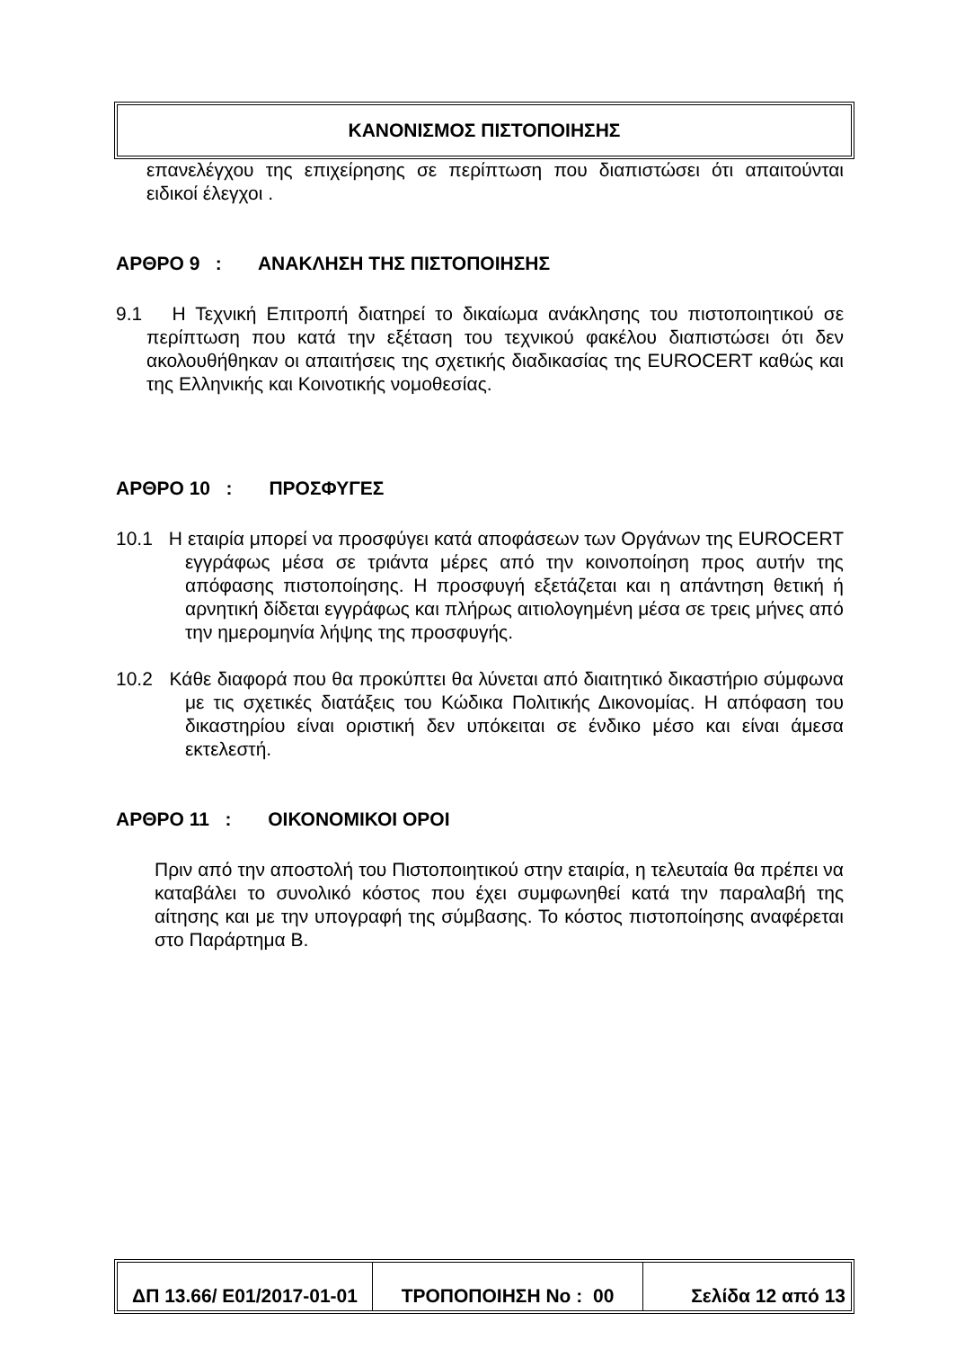ΚΑΝΟΝΙΣΜΟΣ ΠΙΣΤΟΠΟΙΗΣΗΣ
επανελέγχου της επιχείρησης σε περίπτωση που διαπιστώσει ότι απαιτούνται ειδικοί έλεγχοι .
ΑΡΘΡΟ 9 : ΑΝΑΚΛΗΣΗ ΤΗΣ ΠΙΣΤΟΠΟΙΗΣΗΣ
9.1 Η Τεχνική Επιτροπή διατηρεί το δικαίωμα ανάκλησης του πιστοποιητικού σε περίπτωση που κατά την εξέταση του τεχνικού φακέλου διαπιστώσει ότι δεν ακολουθήθηκαν οι απαιτήσεις της σχετικής διαδικασίας της EUROCERT καθώς και της Ελληνικής και Κοινοτικής νομοθεσίας.
ΑΡΘΡΟ 10 : ΠΡΟΣΦΥΓΕΣ
10.1 Η εταιρία μπορεί να προσφύγει κατά αποφάσεων των Οργάνων της EUROCERT εγγράφως μέσα σε τριάντα μέρες από την κοινοποίηση προς αυτήν της απόφασης πιστοποίησης. Η προσφυγή εξετάζεται και η απάντηση θετική ή αρνητική δίδεται εγγράφως και πλήρως αιτιολογημένη μέσα σε τρεις μήνες από την ημερομηνία λήψης της προσφυγής.
10.2 Κάθε διαφορά που θα προκύπτει θα λύνεται από διαιτητικό δικαστήριο σύμφωνα με τις σχετικές διατάξεις του Κώδικα Πολιτικής Δικονομίας. Η απόφαση του δικαστηρίου είναι οριστική δεν υπόκειται σε ένδικο μέσο και είναι άμεσα εκτελεστή.
ΑΡΘΡΟ 11 : ΟΙΚΟΝΟΜΙΚΟΙ ΟΡΟΙ
Πριν από την αποστολή του Πιστοποιητικού στην εταιρία, η τελευταία θα πρέπει να καταβάλει το συνολικό κόστος που έχει συμφωνηθεί κατά την παραλαβή της αίτησης και με την υπογραφή της σύμβασης. Το κόστος πιστοποίησης αναφέρεται στο Παράρτημα Β.
ΔΠ 13.66/ Ε01/2017-01-01
ΤΡΟΠΟΠΟΙΗΣΗ Νο : 00 Σελίδα 12 από 13